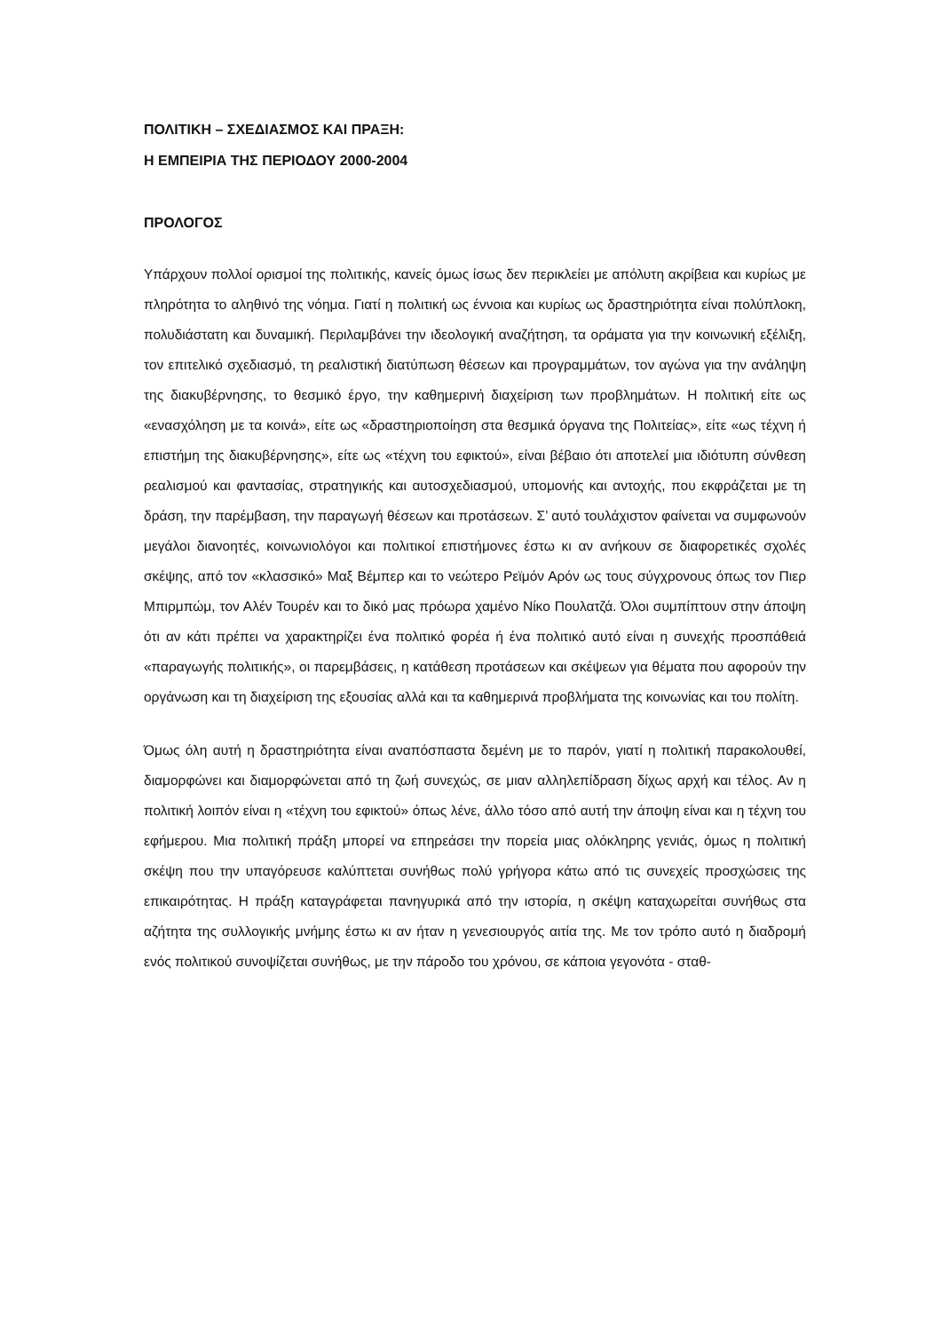ΠΟΛΙΤΙΚΗ – ΣΧΕΔΙΑΣΜΟΣ ΚΑΙ ΠΡΑΞΗ:
Η ΕΜΠΕΙΡΙΑ ΤΗΣ ΠΕΡΙΟΔΟΥ 2000-2004
ΠΡΟΛΟΓΟΣ
Υπάρχουν πολλοί ορισμοί της πολιτικής, κανείς όμως ίσως δεν περικλείει με απόλυτη ακρίβεια και κυρίως με πληρότητα το αληθινό της νόημα. Γιατί η πολιτική ως έννοια και κυρίως ως δραστηριότητα είναι πολύπλοκη, πολυδιάστατη και δυναμική. Περιλαμβάνει την ιδεολογική αναζήτηση, τα οράματα για την κοινωνική εξέλιξη, τον επιτελικό σχεδιασμό, τη ρεαλιστική διατύπωση θέσεων και προγραμμάτων, τον αγώνα για την ανάληψη της διακυβέρνησης, το θεσμικό έργο, την καθημερινή διαχείριση των προβλημάτων. Η πολιτική είτε ως «ενασχόληση με τα κοινά», είτε ως «δραστηριοποίηση στα θεσμικά όργανα της Πολιτείας», είτε «ως τέχνη ή επιστήμη της διακυβέρνησης», είτε ως «τέχνη του εφικτού», είναι βέβαιο ότι αποτελεί μια ιδιότυπη σύνθεση ρεαλισμού και φαντασίας, στρατηγικής και αυτοσχεδιασμού, υπομονής και αντοχής, που εκφράζεται με τη δράση, την παρέμβαση, την παραγωγή θέσεων και προτάσεων. Σ’ αυτό τουλάχιστον φαίνεται να συμφωνούν μεγάλοι διανοητές, κοινωνιολόγοι και πολιτικοί επιστήμονες έστω κι αν ανήκουν σε διαφορετικές σχολές σκέψης, από τον «κλασσικό» Μαξ Βέμπερ και το νεώτερο Ρεϊμόν Αρόν ως τους σύγχρονους όπως τον Πιερ Μπιρμπώμ, τον Αλέν Τουρέν και το δικό μας πρόωρα χαμένο Νίκο Πουλατζά. Όλοι συμπίπτουν στην άποψη ότι αν κάτι πρέπει να χαρακτηρίζει ένα πολιτικό φορέα ή ένα πολιτικό αυτό είναι η συνεχής προσπάθειά «παραγωγής πολιτικής», οι παρεμβάσεις, η κατάθεση προτάσεων και σκέψεων για θέματα που αφορούν την οργάνωση και τη διαχείριση της εξουσίας αλλά και τα καθημερινά προβλήματα της κοινωνίας και του πολίτη.
Όμως όλη αυτή η δραστηριότητα είναι αναπόσπαστα δεμένη με το παρόν, γιατί η πολιτική παρακολουθεί, διαμορφώνει και διαμορφώνεται από τη ζωή συνεχώς, σε μιαν αλληλεπίδραση δίχως αρχή και τέλος. Αν η πολιτική λοιπόν είναι η «τέχνη του εφικτού» όπως λένε, άλλο τόσο από αυτή την άποψη είναι και η τέχνη του εφήμερου. Μια πολιτική πράξη μπορεί να επηρεάσει την πορεία μιας ολόκληρης γενιάς, όμως η πολιτική σκέψη που την υπαγόρευσε καλύπτεται συνήθως πολύ γρήγορα κάτω από τις συνεχείς προσχώσεις της επικαιρότητας. Η πράξη καταγράφεται πανηγυρικά από την ιστορία, η σκέψη καταχωρείται συνήθως στα αζήτητα της συλλογικής μνήμης έστω κι αν ήταν η γενεσιουργός αιτία της. Με τον τρόπο αυτό η διαδρομή ενός πολιτικού συνοψίζεται συνήθως, με την πάροδο του χρόνου, σε κάποια γεγονότα - σταθ-